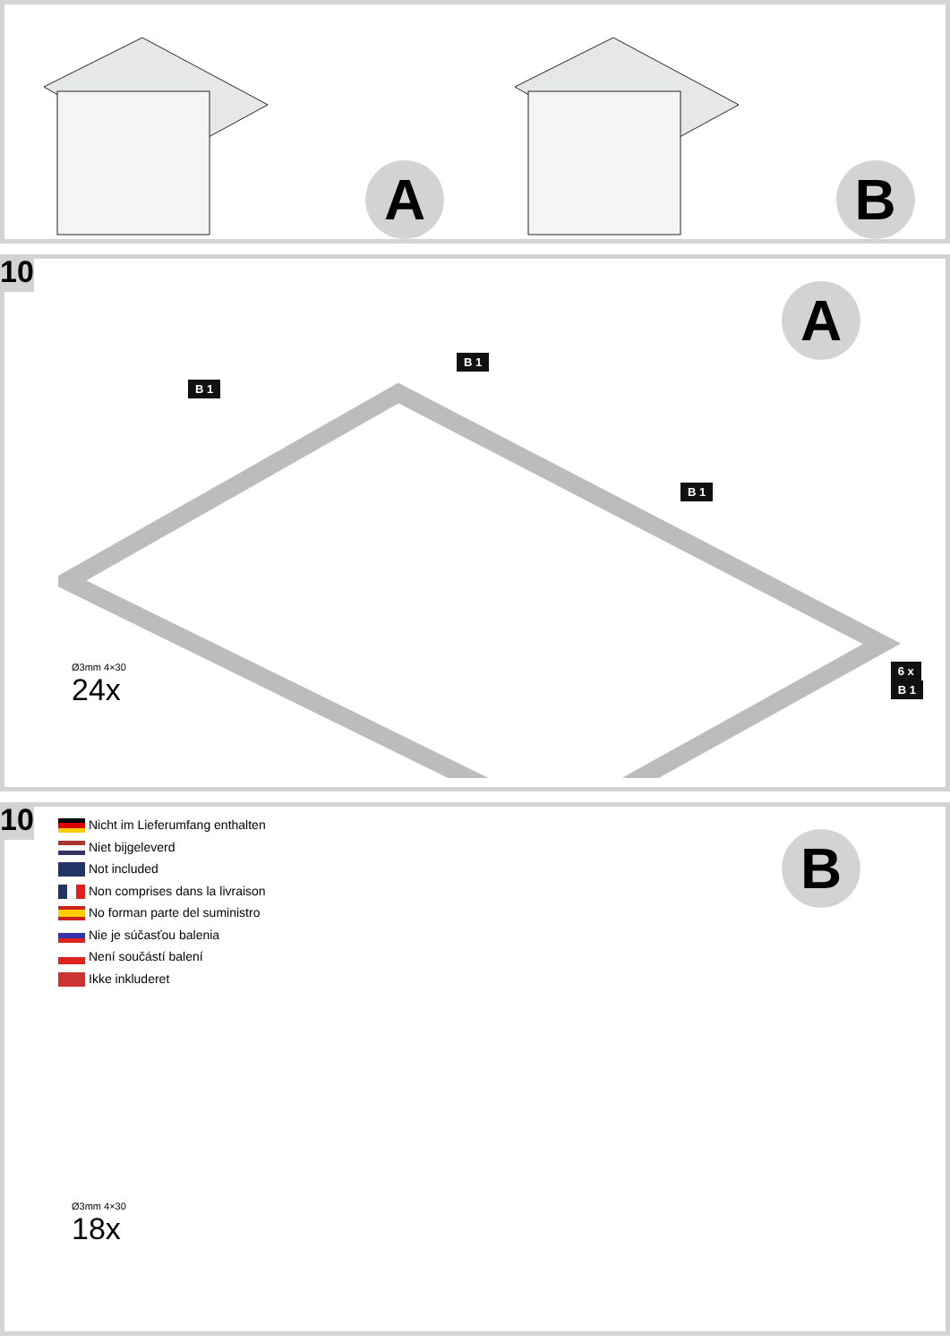A
B
10
A
B 1
B 1
B 1
Ø3mm 4×30
24x
6 x
B 1
10
Nicht im Lieferumfang enthalten
Niet bijgeleverd
Not included
Non comprises dans la livraison
No forman parte del suministro
Nie je súčasťou balenia
Není součástí balení
Ikke inkluderet
B
Ø3mm 4×30
18x